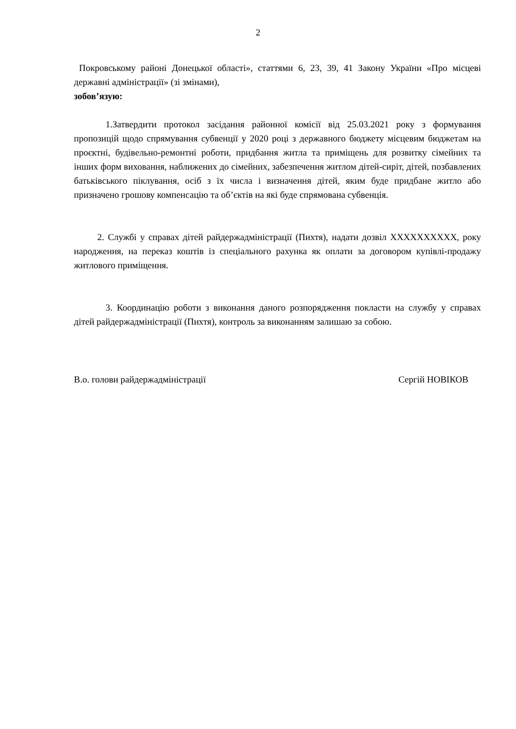2
Покровському районі Донецької області», статтями 6, 23, 39, 41 Закону України «Про місцеві державні адміністрації» (зі змінами),
зобов’язую:
1.Затвердити протокол засідання районної комісії від 25.03.2021 року з формування пропозицій щодо спрямування субвенції у 2020 році з державного бюджету місцевим бюджетам на проєктні, будівельно-ремонтні роботи, придбання житла та приміщень для розвитку сімейних та інших форм виховання, наближених до сімейних, забезпечення житлом дітей-сиріт, дітей, позбавлених батьківського піклування, осіб з їх числа і визначення дітей, яким буде придбане житло або призначено грошову компенсацію та об’єктів на які буде спрямована субвенція.
2. Службі у справах дітей райдержадміністрації (Пихтя), надати дозвіл XXXXXXXXXX, року народження, на переказ коштів із спеціального рахунка як оплати за договором купівлі-продажу житлового приміщення.
3. Координацію роботи з виконання даного розпорядження покласти на службу у справах дітей райдержадміністрації (Пихтя), контроль за виконанням залишаю за собою.
В.о. голови райдержадміністрації Сергій НОВІКОВ